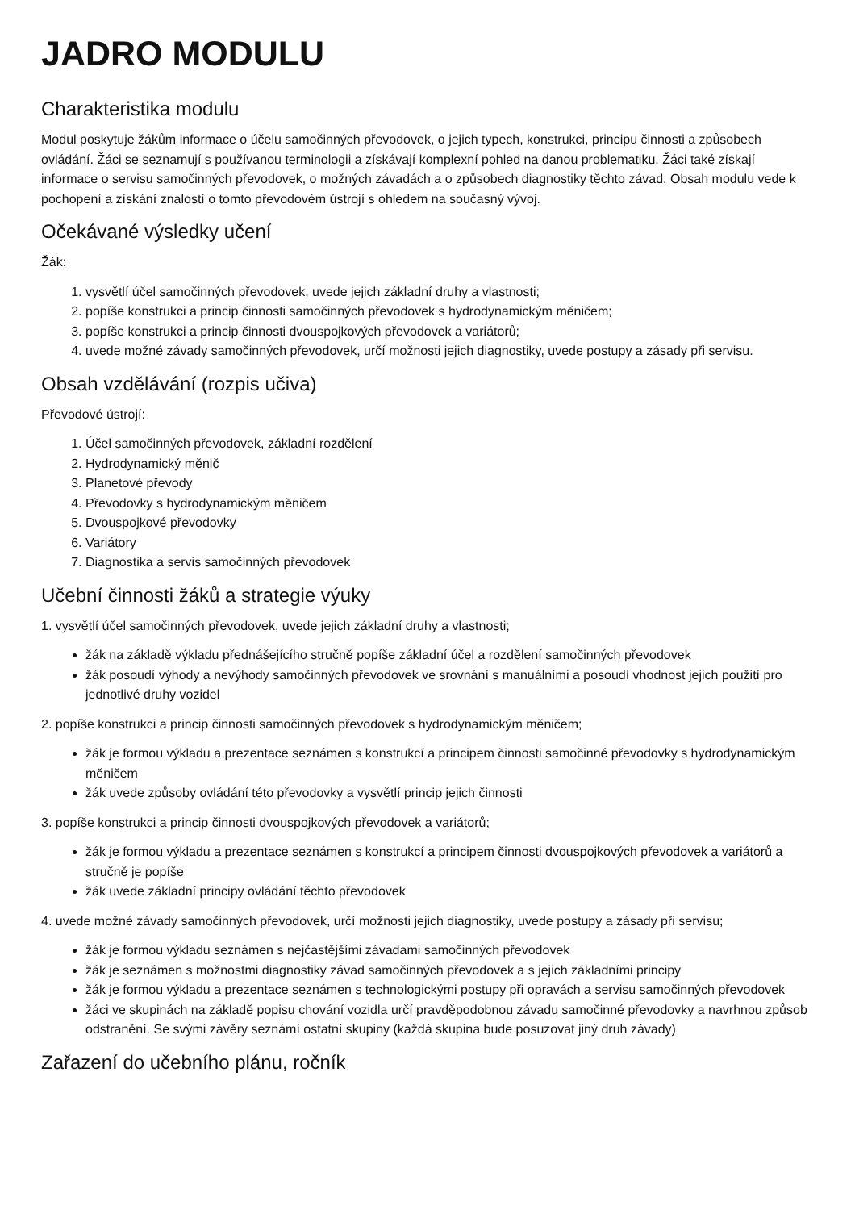JADRO MODULU
Charakteristika modulu
Modul poskytuje žákům informace o účelu samočinných převodovek, o jejich typech, konstrukci, principu činnosti a způsobech ovládání. Žáci se seznamují s používanou terminologii a získávají komplexní pohled na danou problematiku. Žáci také získají informace o servisu samočinných převodovek, o možných závadách a o způsobech diagnostiky těchto závad. Obsah modulu vede k pochopení a získání znalostí o tomto převodovém ústrojí s ohledem na současný vývoj.
Očekávané výsledky učení
Žák:
1. vysvětlí účel samočinných převodovek, uvede jejich základní druhy a vlastnosti;
2. popíše konstrukci a princip činnosti samočinných převodovek s hydrodynamickým měničem;
3. popíše konstrukci a princip činnosti dvouspojkových převodovek a variátorů;
4. uvede možné závady samočinných převodovek, určí možnosti jejich diagnostiky, uvede postupy a zásady při servisu.
Obsah vzdělávání (rozpis učiva)
Převodové ústrojí:
1. Účel samočinných převodovek, základní rozdělení
2. Hydrodynamický měnič
3. Planetové převody
4. Převodovky s hydrodynamickým měničem
5. Dvouspojkové převodovky
6. Variátory
7. Diagnostika a servis samočinných převodovek
Učební činnosti žáků a strategie výuky
1. vysvětlí účel samočinných převodovek, uvede jejich základní druhy a vlastnosti;
žák na základě výkladu přednášejícího stručně popíše základní účel a rozdělení samočinných převodovek
žák posoudí výhody a nevýhody samočinných převodovek ve srovnání s manuálními a posoudí vhodnost jejich použití pro jednotlivé druhy vozidel
2. popíše konstrukci a princip činnosti samočinných převodovek s hydrodynamickým měničem;
žák je formou výkladu a prezentace seznámen s konstrukcí a principem činnosti samočinné převodovky s hydrodynamickým měničem
žák uvede způsoby ovládání této převodovky a vysvětlí princip jejich činnosti
3. popíše konstrukci a princip činnosti dvouspojkových převodovek a variátorů;
žák je formou výkladu a prezentace seznámen s konstrukcí a principem činnosti dvouspojkových převodovek a variátorů a stručně je popíše
žák uvede základní principy ovládání těchto převodovek
4. uvede možné závady samočinných převodovek, určí možnosti jejich diagnostiky, uvede postupy a zásady při servisu;
žák je formou výkladu seznámen s nejčastějšími závadami samočinných převodovek
žák je seznámen s možnostmi diagnostiky závad samočinných převodovek a s jejich základními principy
žák je formou výkladu a prezentace seznámen s technologickými postupy při opravách a servisu samočinných převodovek
žáci ve skupinách na základě popisu chování vozidla určí pravděpodobnou závadu samočinné převodovky a navrhnou způsob odstranění. Se svými závěry seznámí ostatní skupiny (každá skupina bude posuzovat jiný druh závady)
Zařazení do učebního plánu, ročník